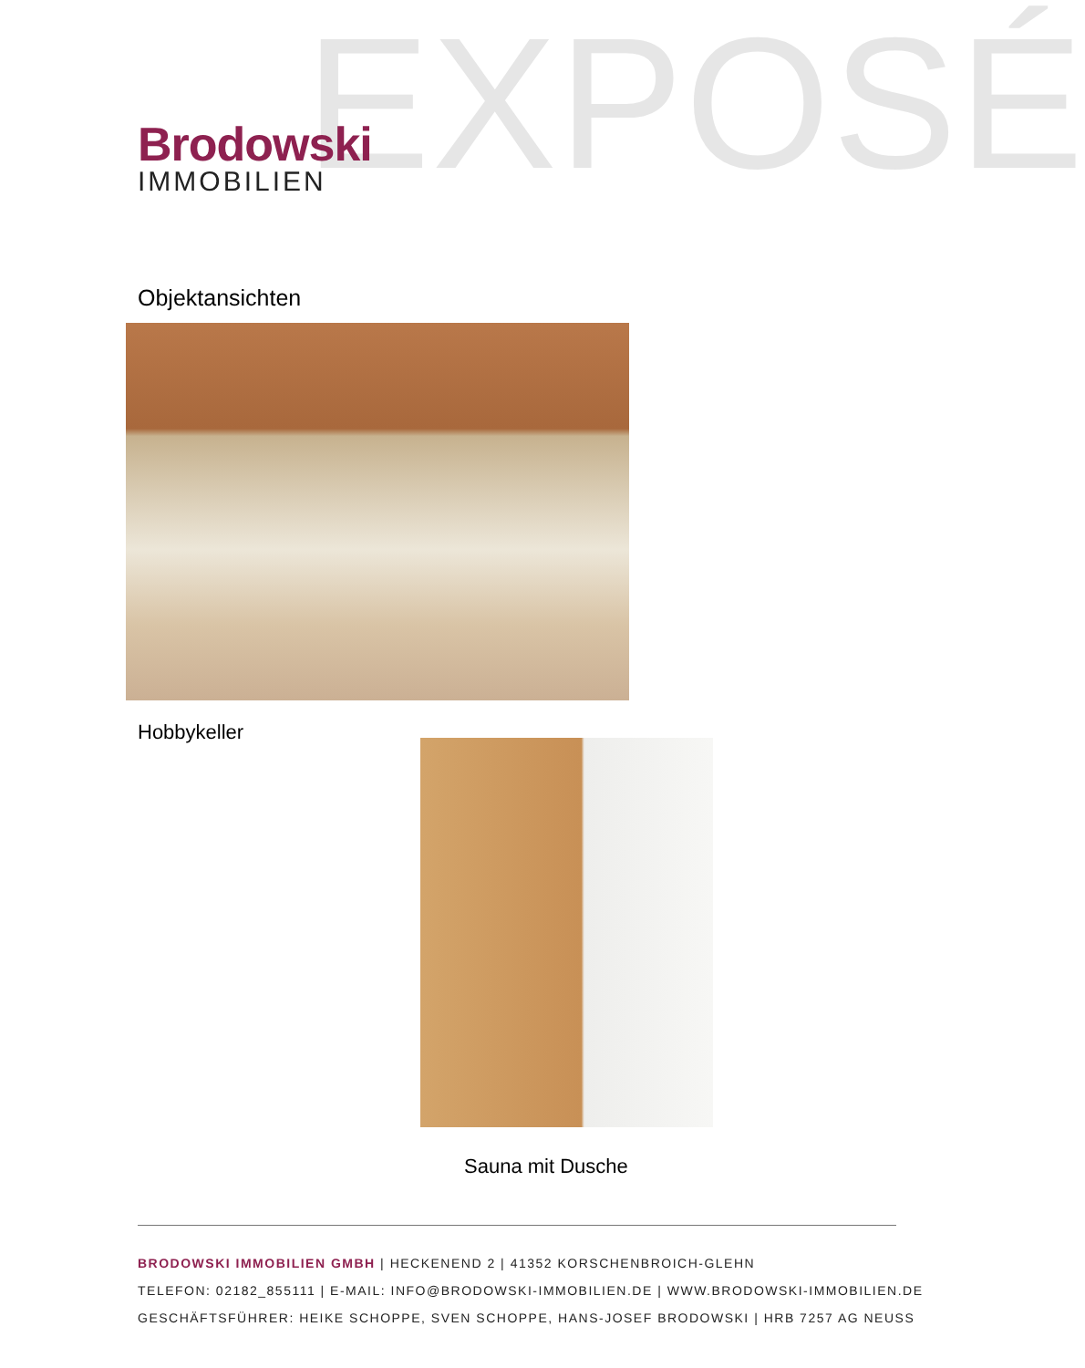EXPOSÉ
Brodowski
IMMOBILIEN
Objektansichten
Hobbykeller
Sauna mit Dusche
BRODOWSKI IMMOBILIEN GMBH | HECKENEND 2 | 41352 KORSCHENBROICH-GLEHN
TELEFON: 02182_855111 | E-MAIL: INFO@BRODOWSKI-IMMOBILIEN.DE | WWW.BRODOWSKI-IMMOBILIEN.DE
GESCHÄFTSFÜHRER: HEIKE SCHOPPE, SVEN SCHOPPE, HANS-JOSEF BRODOWSKI | HRB 7257 AG NEUSS